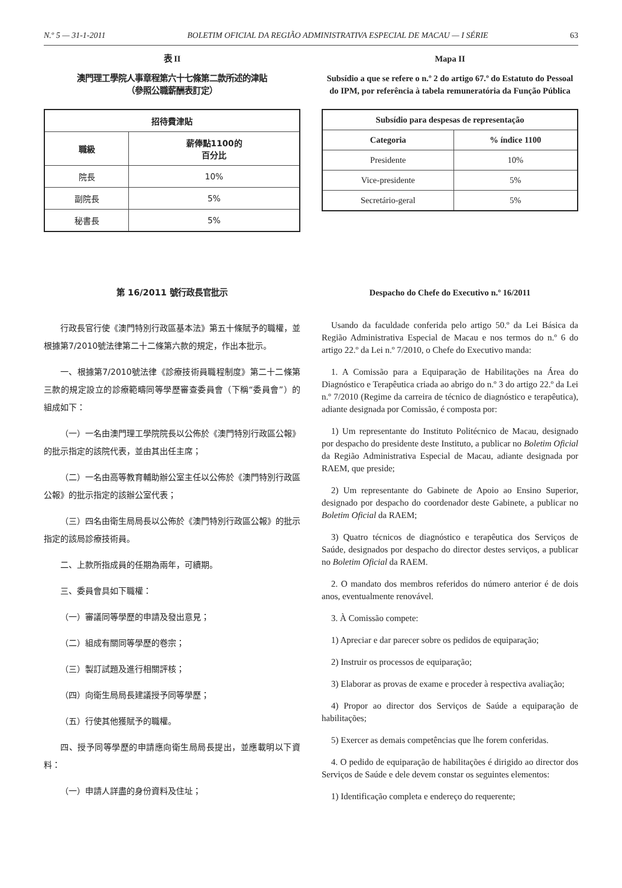N.º 5 — 31-1-2011 BOLETIM OFICIAL DA REGIÃO ADMINISTRATIVA ESPECIAL DE MACAU — I SÉRIE 63
表 II
澳門理工學院人事章程第六十七條第二款所述的津貼
（參照公職薪酬表訂定）
| 招待費津貼 | |
| --- | --- |
| 職級 | 薪俸點1100的 百分比 |
| 院長 | 10% |
| 副院長 | 5% |
| 秘書長 | 5% |
Mapa II
Subsídio a que se refere o n.º 2 do artigo 67.º do Estatuto do Pessoal do IPM, por referência à tabela remuneratória da Função Pública
| Subsídio para despesas de representação | |
| --- | --- |
| Categoria | % índice 1100 |
| Presidente | 10% |
| Vice-presidente | 5% |
| Secretário-geral | 5% |
第 16/2011 號行政長官批示
行政長官行使《澳門特別行政區基本法》第五十條賦予的職權，並根據第7/2010號法律第二十二條第六款的規定，作出本批示。
一、根據第7/2010號法律《診療技術員職程制度》第二十二條第三款的規定設立的診療範疇同等學歷審查委員會（下稱“委員會”）的組成如下：
（一）一名由澳門理工學院院長以公佈於《澳門特別行政區公報》的批示指定的該院代表，並由其出任主席；
（二）一名由高等教育輔助辦公室主任以公佈於《澳門特別行政區公報》的批示指定的該辦公室代表；
（三）四名由衛生局局長以公佈於《澳門特別行政區公報》的批示指定的該局診療技術員。
二、上款所指成員的任期為兩年，可續期。
三、委員會具如下職權：
（一）審議同等學歷的申請及發出意見；
（二）組成有關同等學歷的卷宗；
（三）製訂試題及進行相關評核；
（四）向衛生局局長建議授予同等學歷；
（五）行使其他獲賦予的職權。
四、授予同等學歷的申請應向衛生局局長提出，並應載明以下資料：
（一）申請人詳盡的身份資料及住址；
Despacho do Chefe do Executivo n.º 16/2011
Usando da faculdade conferida pelo artigo 50.º da Lei Básica da Região Administrativa Especial de Macau e nos termos do n.º 6 do artigo 22.º da Lei n.º 7/2010, o Chefe do Executivo manda:
1. A Comissão para a Equiparação de Habilitações na Área do Diagnóstico e Terapêutica criada ao abrigo do n.º 3 do artigo 22.º da Lei n.º 7/2010 (Regime da carreira de técnico de diagnóstico e terapêutica), adiante designada por Comissão, é composta por:
1) Um representante do Instituto Politécnico de Macau, designado por despacho do presidente deste Instituto, a publicar no Boletim Oficial da Região Administrativa Especial de Macau, adiante designada por RAEM, que preside;
2) Um representante do Gabinete de Apoio ao Ensino Superior, designado por despacho do coordenador deste Gabinete, a publicar no Boletim Oficial da RAEM;
3) Quatro técnicos de diagnóstico e terapêutica dos Serviços de Saúde, designados por despacho do director destes serviços, a publicar no Boletim Oficial da RAEM.
2. O mandato dos membros referidos do número anterior é de dois anos, eventualmente renovável.
3. À Comissão compete:
1) Apreciar e dar parecer sobre os pedidos de equiparação;
2) Instruir os processos de equiparação;
3) Elaborar as provas de exame e proceder à respectiva avaliação;
4) Propor ao director dos Serviços de Saúde a equiparação de habilitações;
5) Exercer as demais competências que lhe forem conferidas.
4. O pedido de equiparação de habilitações é dirigido ao director dos Serviços de Saúde e dele devem constar os seguintes elementos:
1) Identificação completa e endereço do requerente;